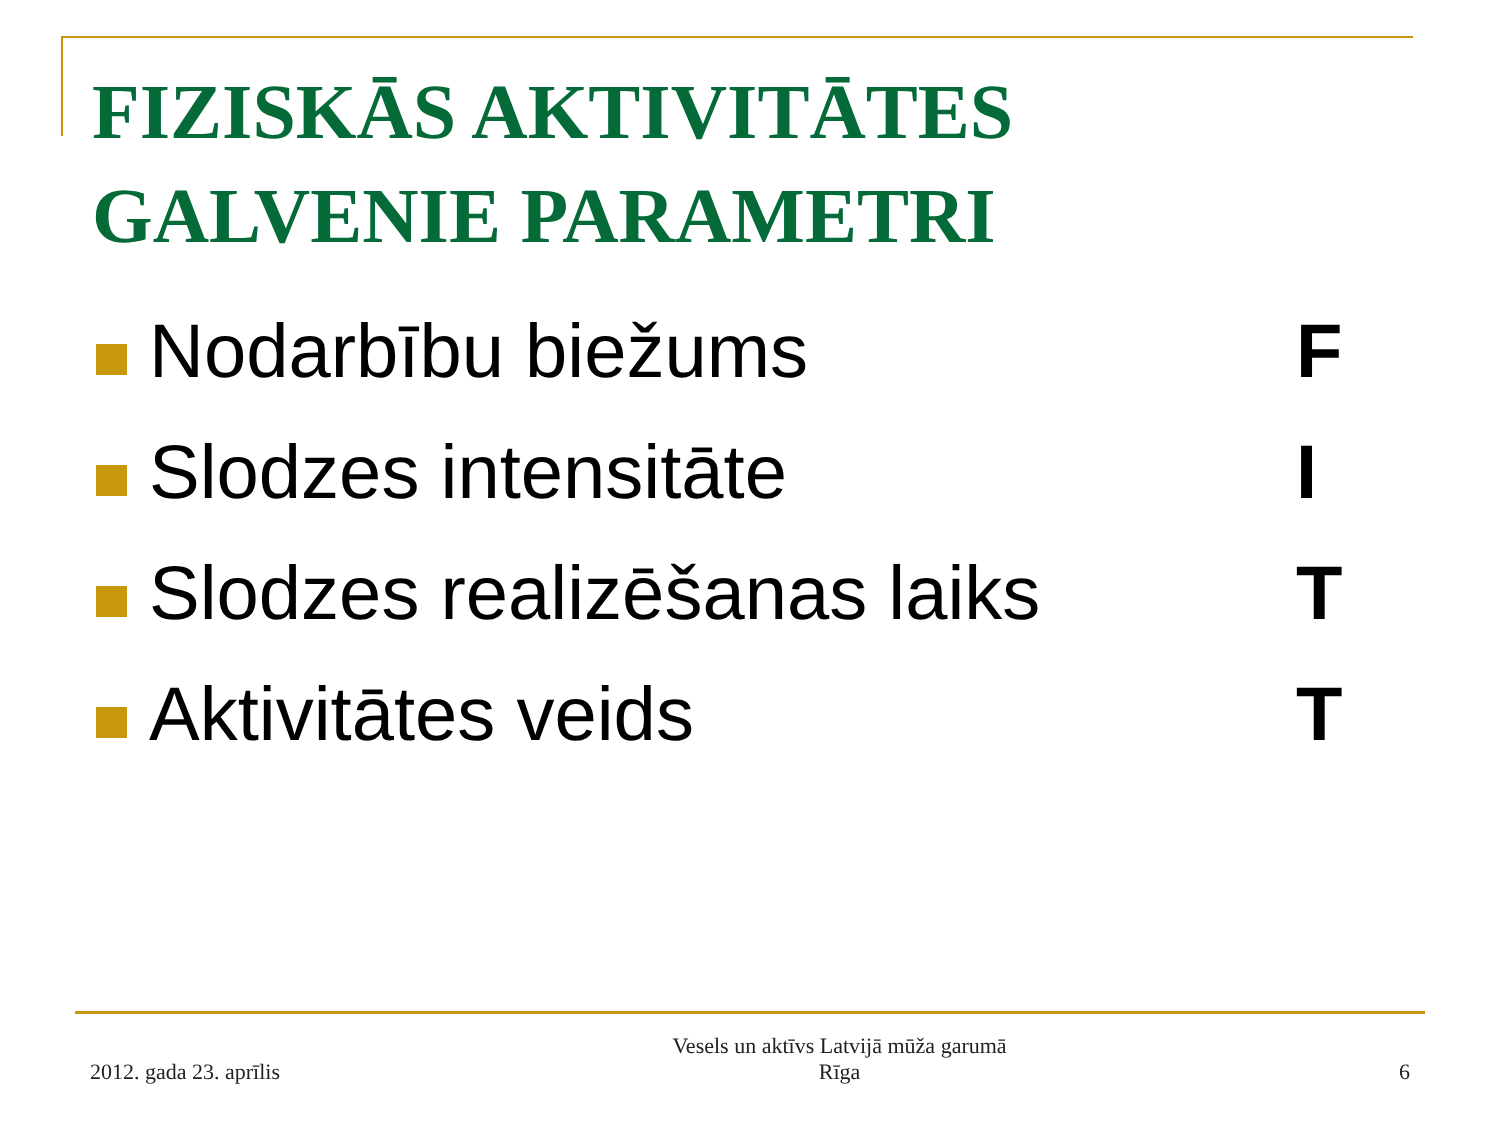FIZISKĀS AKTIVITĀTES
GALVENIE PARAMETRI
Nodarbību biežums F
Slodzes intensitāte I
Slodzes realizēšanas laiks T
Aktivitātes veids T
2012. gada 23. aprīlis Vesels un aktīvs Latvijā mūža garumā
Rīga 6